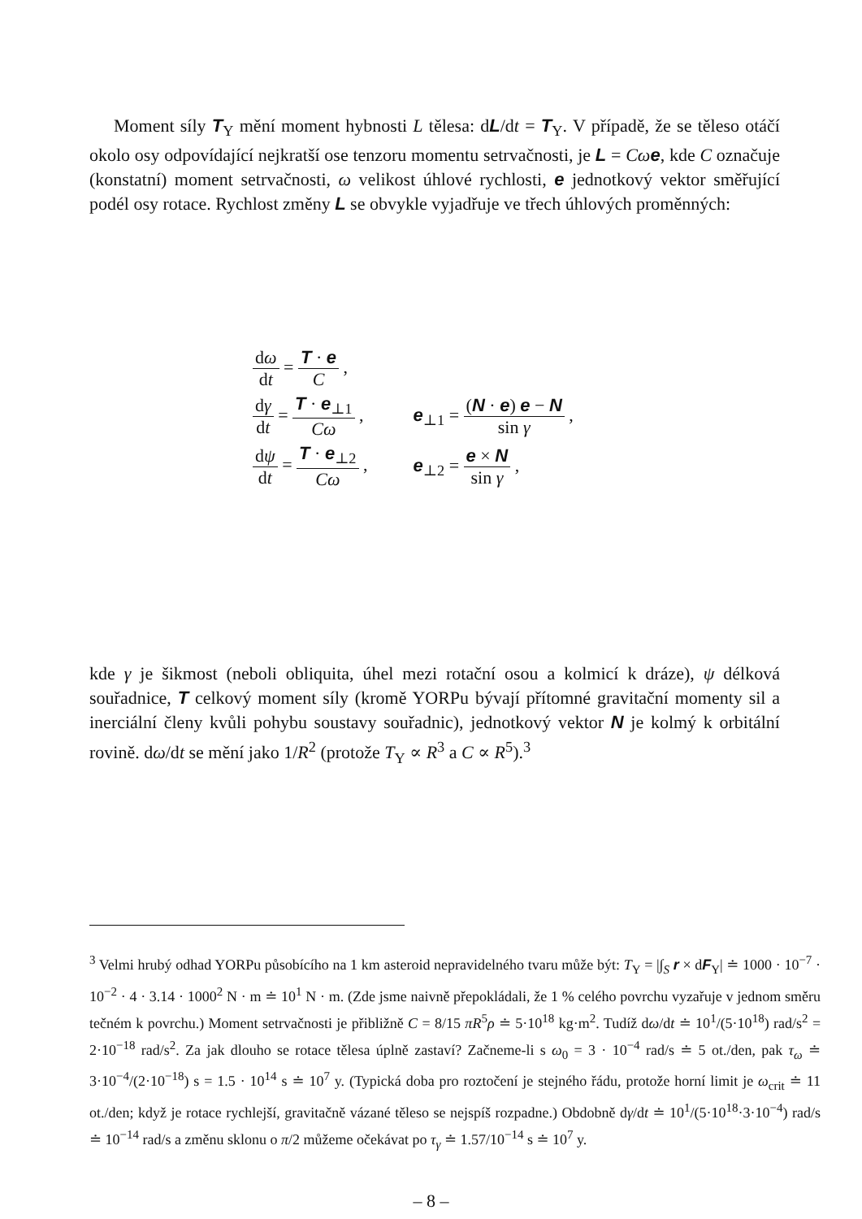Moment síly T<sub>Y</sub> mění moment hybnosti L tělesa: dL/dt = T<sub>Y</sub>. V případě, že se těleso otáčí okolo osy odpovídající nejkratší ose tenzoru momentu setrvačnosti, je L = Cω e, kde C označuje (konstatní) moment setrvačnosti, ω velikost úhlové rychlosti, e jednotkový vektor směřující podél osy rotace. Rychlost změny L se obvykle vyjadřuje ve třech úhlových proměnných:
| d ω d t = T · e C , | |
| d γ d t = T · e<sub>⊥1</sub> Cω , | e<sub>⊥1</sub> = ( N · e ) e − N sin γ , |
| d ψ d t = T · e<sub>⊥2</sub> Cω , | e<sub>⊥2</sub> = e × N sin γ , |
kde γ je šikmost (neboli obliquita, úhel mezi rotační osou a kolmicí k dráze), ψ délková souřadnice, T celkový moment síly (kromě YORPu bývají přítomné gravitační momenty sil a inerciální členy kvůli pohybu soustavy souřadnic), jednotkový vektor N je kolmý k orbitální rovině. dω/dt se mění jako 1/R<sup>2</sup> (protože T<sub>Y</sub> ∝ R<sup>3</sup> a C ∝ R<sup>5</sup>).<sup>3</sup>
<sup>3</sup> Velmi hrubý odhad YORPu působícího na 1 km asteroid nepravidelného tvaru může být: T<sub>Y</sub> = |∫<sub>S</sub> r × dF<sub>Y</sub>| ≐ 1000 · 10<sup>−7</sup> · 10<sup>−2</sup> · 4 · 3.14 · 1000<sup>2</sup> N · m ≐ 10<sup>1</sup> N · m. (Zde jsme naivně přepokládali, že 1 % celého povrchu vyzařuje v jednom směru tečném k povrchu.) Moment setrvačnosti je přibližně C = 8/15 πR<sup>5</sup>ρ ≐ 5·10<sup>18</sup> kg·m<sup>2</sup>. Tudíž dω/dt ≐ 10<sup>1</sup>/(5·10<sup>18</sup>) rad/s<sup>2</sup> = 2·10<sup>−18</sup> rad/s<sup>2</sup>. Za jak dlouho se rotace tělesa úplně zastaví? Začneme-li s ω<sub>0</sub> = 3 · 10<sup>−4</sup> rad/s ≐ 5 ot./den, pak τ<sub>ω</sub> ≐ 3·10<sup>−4</sup>/(2·10<sup>−18</sup>) s = 1.5 · 10<sup>14</sup> s ≐ 10<sup>7</sup> y. (Typická doba pro roztočení je stejného řádu, protože horní limit je ω<sub>crit</sub> ≐ 11 ot./den; když je rotace rychlejší, gravitačně vázané těleso se nejspíš rozpadne.) Obdobně dγ/dt ≐ 10<sup>1</sup>/(5·10<sup>18</sup>·3·10<sup>−4</sup>) rad/s ≐ 10<sup>−14</sup> rad/s a změnu sklonu o π/2 můžeme očekávat po τ<sub>γ</sub> ≐ 1.57/10<sup>−14</sup> s ≐ 10<sup>7</sup> y.
– 8 –